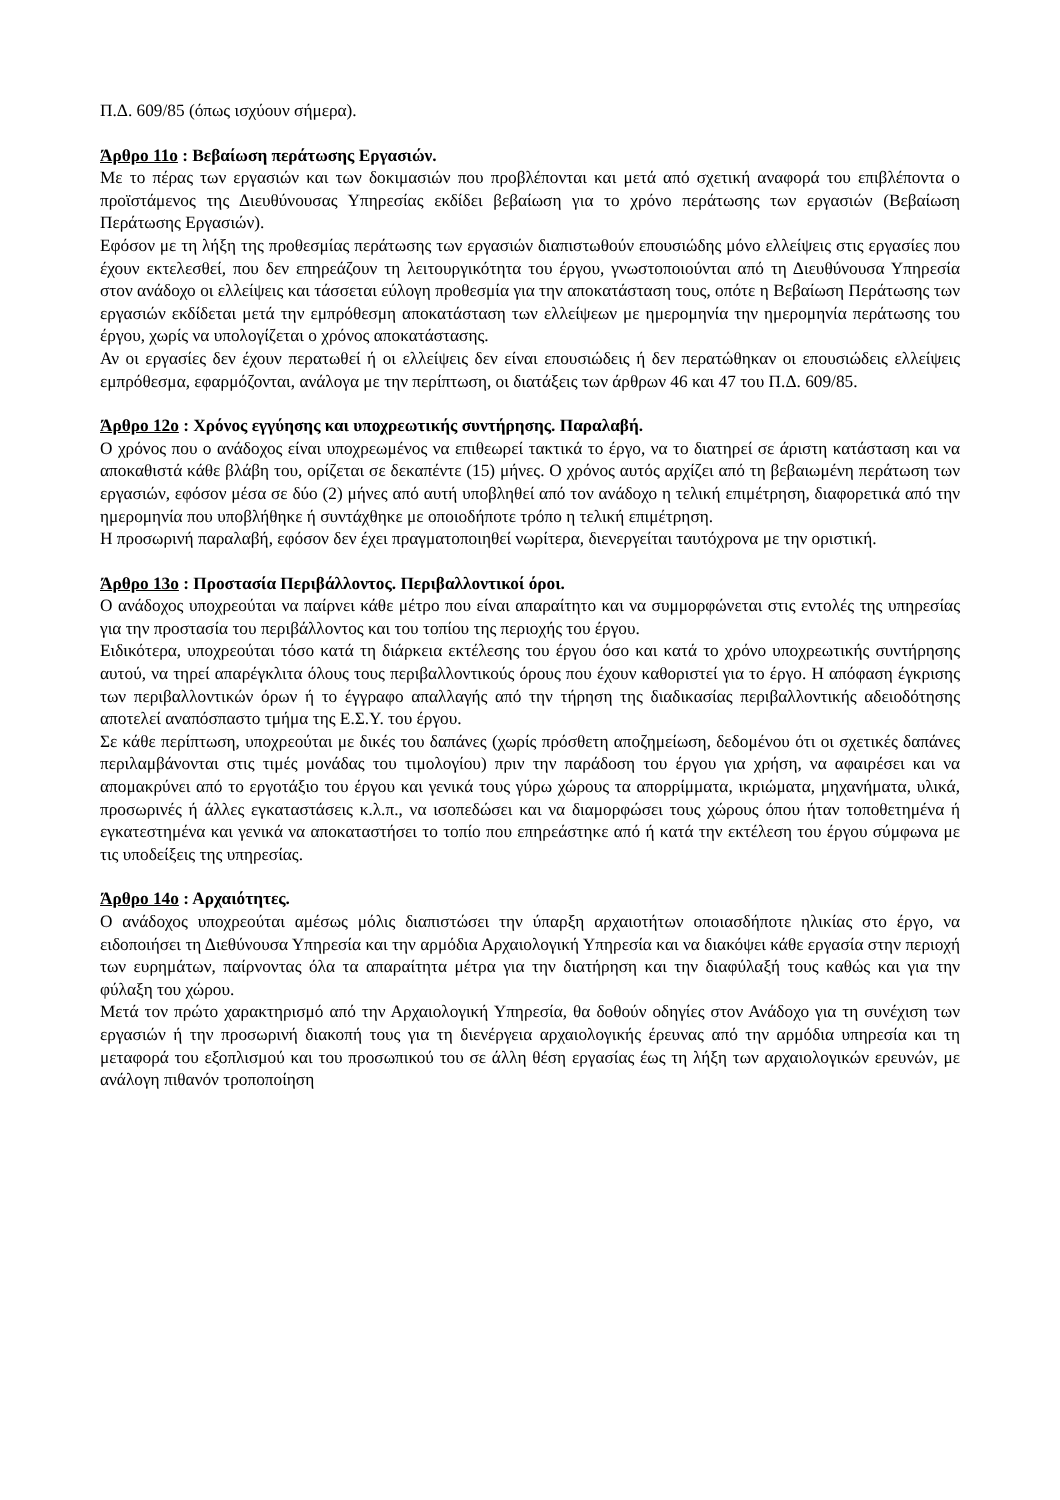Π.Δ. 609/85 (όπως ισχύουν σήμερα).
Άρθρο 11ο : Βεβαίωση περάτωσης Εργασιών.
Με το πέρας των εργασιών και των δοκιμασιών που προβλέπονται και μετά από σχετική αναφορά του επιβλέποντα ο προϊστάμενος της Διευθύνουσας Υπηρεσίας εκδίδει βεβαίωση για το χρόνο περάτωσης των εργασιών (Βεβαίωση Περάτωσης Εργασιών).
Εφόσον με τη λήξη της προθεσμίας περάτωσης των εργασιών διαπιστωθούν επουσιώδης μόνο ελλείψεις στις εργασίες που έχουν εκτελεσθεί, που δεν επηρεάζουν τη λειτουργικότητα του έργου, γνωστοποιούνται από τη Διευθύνουσα Υπηρεσία στον ανάδοχο οι ελλείψεις και τάσσεται εύλογη προθεσμία για την αποκατάσταση τους, οπότε η Βεβαίωση Περάτωσης των εργασιών εκδίδεται μετά την εμπρόθεσμη αποκατάσταση των ελλείψεων με ημερομηνία την ημερομηνία περάτωσης του έργου, χωρίς να υπολογίζεται ο χρόνος αποκατάστασης.
Αν οι εργασίες δεν έχουν περατωθεί ή οι ελλείψεις δεν είναι επουσιώδεις ή δεν περατώθηκαν οι επουσιώδεις ελλείψεις εμπρόθεσμα, εφαρμόζονται, ανάλογα με την περίπτωση, οι διατάξεις των άρθρων 46 και 47 του Π.Δ. 609/85.
Άρθρο 12ο : Χρόνος εγγύησης και υποχρεωτικής συντήρησης. Παραλαβή.
Ο χρόνος που ο ανάδοχος είναι υποχρεωμένος να επιθεωρεί τακτικά το έργο, να το διατηρεί σε άριστη κατάσταση και να αποκαθιστά κάθε βλάβη του, ορίζεται σε δεκαπέντε (15) μήνες. Ο χρόνος αυτός αρχίζει από τη βεβαιωμένη περάτωση των εργασιών, εφόσον μέσα σε δύο (2) μήνες από αυτή υποβληθεί από τον ανάδοχο η τελική επιμέτρηση, διαφορετικά από την ημερομηνία που υποβλήθηκε ή συντάχθηκε με οποιοδήποτε τρόπο η τελική επιμέτρηση.
Η προσωρινή παραλαβή, εφόσον δεν έχει πραγματοποιηθεί νωρίτερα, διενεργείται ταυτόχρονα με την οριστική.
Άρθρο 13ο : Προστασία Περιβάλλοντος. Περιβαλλοντικοί όροι.
Ο ανάδοχος υποχρεούται να παίρνει κάθε μέτρο που είναι απαραίτητο και να συμμορφώνεται στις εντολές της υπηρεσίας για την προστασία του περιβάλλοντος και του τοπίου της περιοχής του έργου.
Ειδικότερα, υποχρεούται τόσο κατά τη διάρκεια εκτέλεσης του έργου όσο και κατά το χρόνο υποχρεωτικής συντήρησης αυτού, να τηρεί απαρέγκλιτα όλους τους περιβαλλοντικούς όρους που έχουν καθοριστεί για το έργο. Η απόφαση έγκρισης των περιβαλλοντικών όρων ή το έγγραφο απαλλαγής από την τήρηση της διαδικασίας περιβαλλοντικής αδειοδότησης αποτελεί αναπόσπαστο τμήμα της Ε.Σ.Υ. του έργου.
Σε κάθε περίπτωση, υποχρεούται με δικές του δαπάνες (χωρίς πρόσθετη αποζημείωση, δεδομένου ότι οι σχετικές δαπάνες περιλαμβάνονται στις τιμές μονάδας του τιμολογίου) πριν την παράδοση του έργου για χρήση, να αφαιρέσει και να απομακρύνει από το εργοτάξιο του έργου και γενικά τους γύρω χώρους τα απορρίμματα, ικριώματα, μηχανήματα, υλικά, προσωρινές ή άλλες εγκαταστάσεις κ.λ.π., να ισοπεδώσει και να διαμορφώσει τους χώρους όπου ήταν τοποθετημένα ή εγκατεστημένα και γενικά να αποκαταστήσει το τοπίο που επηρεάστηκε από ή κατά την εκτέλεση του έργου σύμφωνα με τις υποδείξεις της υπηρεσίας.
Άρθρο 14ο : Αρχαιότητες.
Ο ανάδοχος υποχρεούται αμέσως μόλις διαπιστώσει την ύπαρξη αρχαιοτήτων οποιασδήποτε ηλικίας στο έργο, να ειδοποιήσει τη Διεθύνουσα Υπηρεσία και την αρμόδια Αρχαιολογική Υπηρεσία και να διακόψει κάθε εργασία στην περιοχή των ευρημάτων, παίρνοντας όλα τα απαραίτητα μέτρα για την διατήρηση και την διαφύλαξή τους καθώς και για την φύλαξη του χώρου.
Μετά τον πρώτο χαρακτηρισμό από την Αρχαιολογική Υπηρεσία, θα δοθούν οδηγίες στον Ανάδοχο για τη συνέχιση των εργασιών ή την προσωρινή διακοπή τους για τη διενέργεια αρχαιολογικής έρευνας από την αρμόδια υπηρεσία και τη μεταφορά του εξοπλισμού και του προσωπικού του σε άλλη θέση εργασίας έως τη λήξη των αρχαιολογικών ερευνών, με ανάλογη πιθανόν τροποποίηση